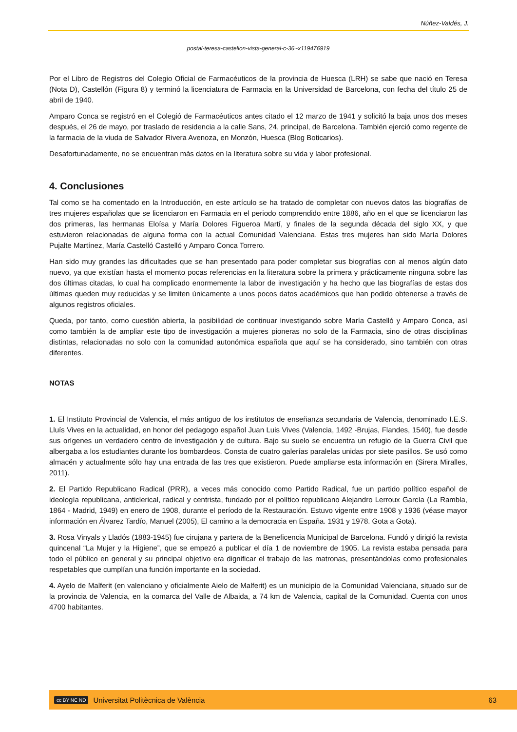Núñez-Valdés, J.
postal-teresa-castellon-vista-general-c-36~x119476919
Por el Libro de Registros del Colegio Oficial de Farmacéuticos de la provincia de Huesca (LRH) se sabe que nació en Teresa (Nota D), Castellón (Figura 8) y terminó la licenciatura de Farmacia en la Universidad de Barcelona, con fecha del título 25 de abril de 1940.
Amparo Conca se registró en el Colegió de Farmacéuticos antes citado el 12 marzo de 1941 y solicitó la baja unos dos meses después, el 26 de mayo, por traslado de residencia a la calle Sans, 24, principal, de Barcelona. También ejerció como regente de la farmacia de la viuda de Salvador Rivera Avenoza, en Monzón, Huesca (Blog Boticarios).
Desafortunadamente, no se encuentran más datos en la literatura sobre su vida y labor profesional.
4. Conclusiones
Tal como se ha comentado en la Introducción, en este artículo se ha tratado de completar con nuevos datos las biografías de tres mujeres españolas que se licenciaron en Farmacia en el periodo comprendido entre 1886, año en el que se licenciaron las dos primeras, las hermanas Eloísa y María Dolores Figueroa Martí, y finales de la segunda década del siglo XX, y que estuvieron relacionadas de alguna forma con la actual Comunidad Valenciana. Estas tres mujeres han sido María Dolores Pujalte Martínez, María Castelló Castelló y Amparo Conca Torrero.
Han sido muy grandes las dificultades que se han presentado para poder completar sus biografías con al menos algún dato nuevo, ya que existían hasta el momento pocas referencias en la literatura sobre la primera y prácticamente ninguna sobre las dos últimas citadas, lo cual ha complicado enormemente la labor de investigación y ha hecho que las biografías de estas dos últimas queden muy reducidas y se limiten únicamente a unos pocos datos académicos que han podido obtenerse a través de algunos registros oficiales.
Queda, por tanto, como cuestión abierta, la posibilidad de continuar investigando sobre María Castelló y Amparo Conca, así como también la de ampliar este tipo de investigación a mujeres pioneras no solo de la Farmacia, sino de otras disciplinas distintas, relacionadas no solo con la comunidad autonómica española que aquí se ha considerado, sino también con otras diferentes.
NOTAS
1. El Instituto Provincial de Valencia, el más antiguo de los institutos de enseñanza secundaria de Valencia, denominado I.E.S. Lluís Vives en la actualidad, en honor del pedagogo español Juan Luis Vives (Valencia, 1492 -Brujas, Flandes, 1540), fue desde sus orígenes un verdadero centro de investigación y de cultura. Bajo su suelo se encuentra un refugio de la Guerra Civil que albergaba a los estudiantes durante los bombardeos. Consta de cuatro galerías paralelas unidas por siete pasillos. Se usó como almacén y actualmente sólo hay una entrada de las tres que existieron. Puede ampliarse esta información en (Sirera Miralles, 2011).
2. El Partido Republicano Radical (PRR), a veces más conocido como Partido Radical, fue un partido político español de ideología republicana, anticlerical, radical y centrista, fundado por el político republicano Alejandro Lerroux García (La Rambla, 1864 - Madrid, 1949) en enero de 1908, durante el período de la Restauración. Estuvo vigente entre 1908 y 1936 (véase mayor información en Álvarez Tardío, Manuel (2005), El camino a la democracia en España. 1931 y 1978. Gota a Gota).
3. Rosa Vinyals y Lladós (1883-1945) fue cirujana y partera de la Beneficencia Municipal de Barcelona. Fundó y dirigió la revista quincenal “La Mujer y la Higiene”, que se empezó a publicar el día 1 de noviembre de 1905. La revista estaba pensada para todo el público en general y su principal objetivo era dignificar el trabajo de las matronas, presentándolas como profesionales respetables que cumplían una función importante en la sociedad.
4. Ayelo de Malferit (en valenciano y oficialmente Aielo de Malferit) es un municipio de la Comunidad Valenciana, situado sur de la provincia de Valencia, en la comarca del Valle de Albaida, a 74 km de Valencia, capital de la Comunidad. Cuenta con unos 4700 habitantes.
cc BY NC ND Universitat Politècnica de València 63